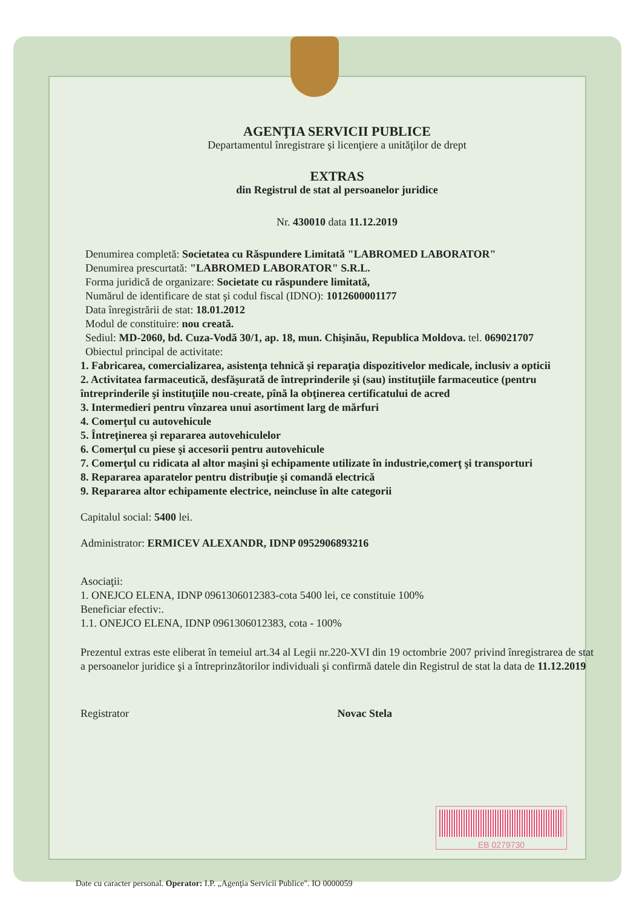AGENŢIA SERVICII PUBLICE
Departamentul înregistrare şi licenţiere a unităţilor de drept
EXTRAS
din Registrul de stat al persoanelor juridice
Nr. 430010 data 11.12.2019
Denumirea completă: Societatea cu Răspundere Limitată "LABROMED LABORATOR"
Denumirea prescurtată: "LABROMED LABORATOR" S.R.L.
Forma juridică de organizare: Societate cu răspundere limitată,
Numărul de identificare de stat şi codul fiscal (IDNO): 1012600001177
Data înregistrării de stat: 18.01.2012
Modul de constituire: nou creată.
Sediul: MD-2060, bd. Cuza-Vodă 30/1, ap. 18, mun. Chişinău, Republica Moldova. tel. 069021707
Obiectul principal de activitate:
1. Fabricarea, comercializarea, asistenţa tehnică şi reparaţia dispozitivelor medicale, inclusiv a opticii
2. Activitatea farmaceutică, desfăşurată de întreprinderile şi (sau) instituţiile farmaceutice (pentru întreprinderile şi instituţiile nou-create, pînă la obţinerea certificatului de acred
3. Intermedieri pentru vînzarea unui asortiment larg de mărfuri
4. Comerţul cu autovehicule
5. Întreţinerea şi repararea autovehiculelor
6. Comerţul cu piese şi accesorii pentru autovehicule
7. Comerţul cu ridicata al altor maşini şi echipamente utilizate în industrie,comerţ şi transporturi
8. Repararea aparatelor pentru distribuţie şi comandă electrică
9. Repararea altor echipamente electrice, neincluse în alte categorii
Capitalul social: 5400 lei.
Administrator: ERMICEV ALEXANDR, IDNP 0952906893216
Asociaţii:
1. ONEJCO ELENA, IDNP 0961306012383-cota 5400 lei, ce constituie 100%
Beneficiar efectiv:.
1.1. ONEJCO ELENA, IDNP 0961306012383, cota - 100%
Prezentul extras este eliberat în temeiul art.34 al Legii nr.220-XVI din 19 octombrie 2007 privind înregistrarea de stat a persoanelor juridice şi a întreprinzătorilor individuali şi confirmă datele din Registrul de stat la data de 11.12.2019
Registrator Novac Stela
EB 0279730
Date cu caracter personal. Operator: I.P. „Agenţia Servicii Publice". IO 0000059